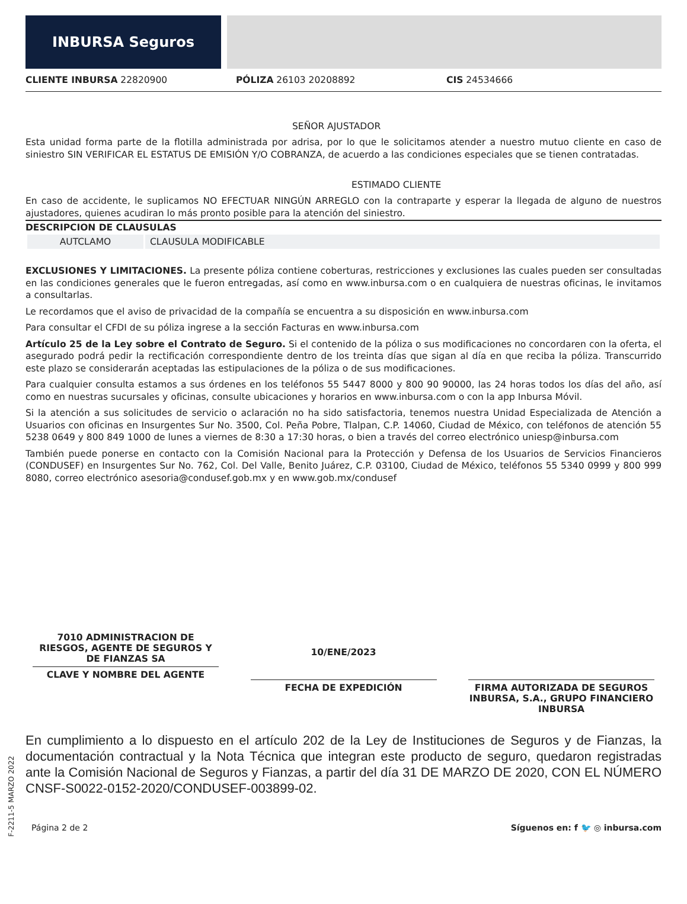INBURSA Seguros
CLIENTE INBURSA 22820900 PÓLIZA 26103 20208892 CIS 24534666
SEÑOR AJUSTADOR
Esta unidad forma parte de la flotilla administrada por adrisa, por lo que le solicitamos atender a nuestro mutuo cliente en caso de siniestro SIN VERIFICAR EL ESTATUS DE EMISIÓN Y/O COBRANZA, de acuerdo a las condiciones especiales que se tienen contratadas.
ESTIMADO CLIENTE
En caso de accidente, le suplicamos NO EFECTUAR NINGÚN ARREGLO con la contraparte y esperar la llegada de alguno de nuestros ajustadores, quienes acudiran lo más pronto posible para la atención del siniestro.
DESCRIPCION DE CLAUSULAS
| AUTCLAMO | CLAUSULA MODIFICABLE |
EXCLUSIONES Y LIMITACIONES. La presente póliza contiene coberturas, restricciones y exclusiones las cuales pueden ser consultadas en las condiciones generales que le fueron entregadas, así como en www.inbursa.com o en cualquiera de nuestras oficinas, le invitamos a consultarlas.
Le recordamos que el aviso de privacidad de la compañía se encuentra a su disposición en www.inbursa.com
Para consultar el CFDI de su póliza ingrese a la sección Facturas en www.inbursa.com
Artículo 25 de la Ley sobre el Contrato de Seguro. Si el contenido de la póliza o sus modificaciones no concordaren con la oferta, el asegurado podrá pedir la rectificación correspondiente dentro de los treinta días que sigan al día en que reciba la póliza. Transcurrido este plazo se considerarán aceptadas las estipulaciones de la póliza o de sus modificaciones.
Para cualquier consulta estamos a sus órdenes en los teléfonos 55 5447 8000 y 800 90 90000, las 24 horas todos los días del año, así como en nuestras sucursales y oficinas, consulte ubicaciones y horarios en www.inbursa.com o con la app Inbursa Móvil.
Si la atención a sus solicitudes de servicio o aclaración no ha sido satisfactoria, tenemos nuestra Unidad Especializada de Atención a Usuarios con oficinas en Insurgentes Sur No. 3500, Col. Peña Pobre, Tlalpan, C.P. 14060, Ciudad de México, con teléfonos de atención 55 5238 0649 y 800 849 1000 de lunes a viernes de 8:30 a 17:30 horas, o bien a través del correo electrónico uniesp@inbursa.com
También puede ponerse en contacto con la Comisión Nacional para la Protección y Defensa de los Usuarios de Servicios Financieros (CONDUSEF) en Insurgentes Sur No. 762, Col. Del Valle, Benito Juárez, C.P. 03100, Ciudad de México, teléfonos 55 5340 0999 y 800 999 8080, correo electrónico asesoria@condusef.gob.mx y en www.gob.mx/condusef
7010 ADMINISTRACION DE RIESGOS, AGENTE DE SEGUROS Y DE FIANZAS SA
CLAVE Y NOMBRE DEL AGENTE
10/ENE/2023
FECHA DE EXPEDICIÓN
FIRMA AUTORIZADA DE SEGUROS INBURSA, S.A., GRUPO FINANCIERO INBURSA
En cumplimiento a lo dispuesto en el artículo 202 de la Ley de Instituciones de Seguros y de Fianzas, la documentación contractual y la Nota Técnica que integran este producto de seguro, quedaron registradas ante la Comisión Nacional de Seguros y Fianzas, a partir del día 31 DE MARZO DE 2020, CON EL NÚMERO CNSF-S0022-0152-2020/CONDUSEF-003899-02.
Página 2 de 2 Síguenos en: f 🐦 ◎ inbursa.com
F-2211-5 MARZO 2022